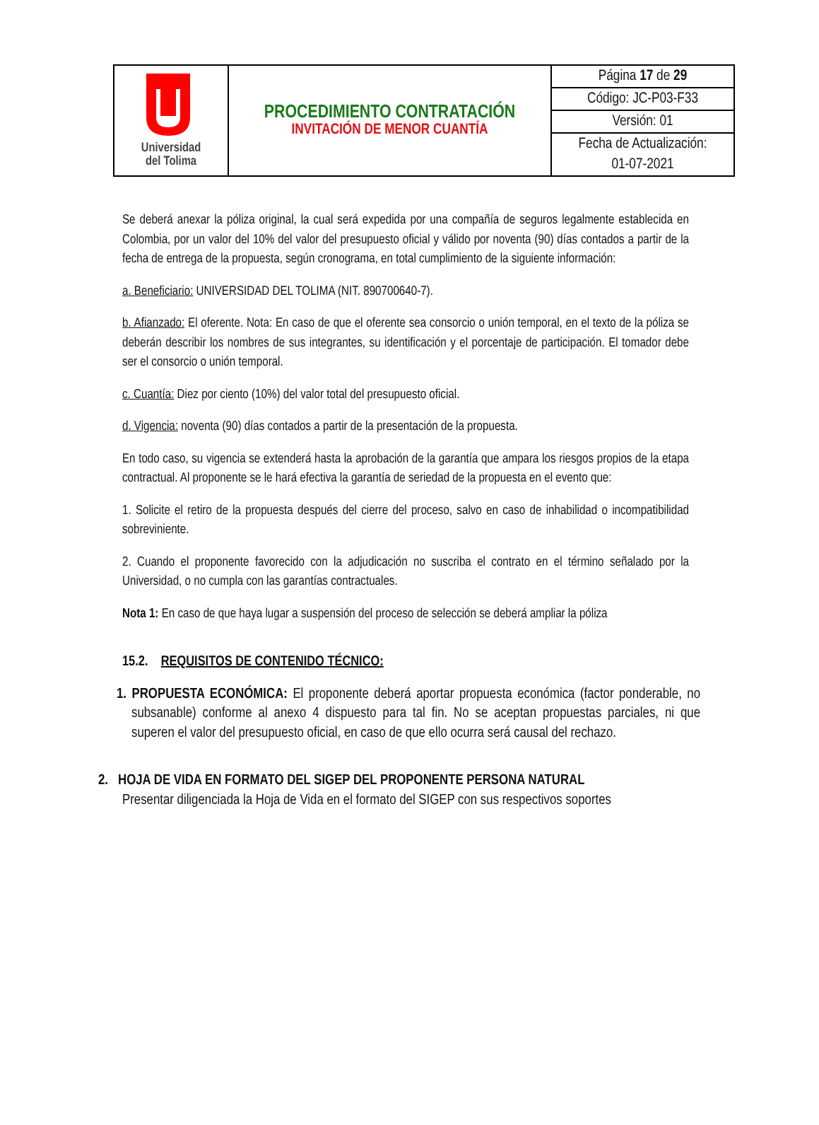| Universidad del Tolima | PROCEDIMIENTO CONTRATACIÓN INVITACIÓN DE MENOR CUANTÍA | Página 17 de 29 |
| | | Código: JC-P03-F33 |
| | | Versión: 01 |
| | | Fecha de Actualización: |
| | | 01-07-2021 |
Se deberá anexar la póliza original, la cual será expedida por una compañía de seguros legalmente establecida en Colombia, por un valor del 10% del valor del presupuesto oficial y válido por noventa (90) días contados a partir de la fecha de entrega de la propuesta, según cronograma, en total cumplimiento de la siguiente información:
a. Beneficiario: UNIVERSIDAD DEL TOLIMA (NIT. 890700640-7).
b. Afianzado: El oferente. Nota: En caso de que el oferente sea consorcio o unión temporal, en el texto de la póliza se deberán describir los nombres de sus integrantes, su identificación y el porcentaje de participación. El tomador debe ser el consorcio o unión temporal.
c. Cuantía: Diez por ciento (10%) del valor total del presupuesto oficial.
d. Vigencia: noventa (90) días contados a partir de la presentación de la propuesta.
En todo caso, su vigencia se extenderá hasta la aprobación de la garantía que ampara los riesgos propios de la etapa contractual. Al proponente se le hará efectiva la garantía de seriedad de la propuesta en el evento que:
1. Solicite el retiro de la propuesta después del cierre del proceso, salvo en caso de inhabilidad o incompatibilidad sobreviniente.
2. Cuando el proponente favorecido con la adjudicación no suscriba el contrato en el término señalado por la Universidad, o no cumpla con las garantías contractuales.
Nota 1: En caso de que haya lugar a suspensión del proceso de selección se deberá ampliar la póliza
15.2. REQUISITOS DE CONTENIDO TÉCNICO:
1. PROPUESTA ECONÓMICA: El proponente deberá aportar propuesta económica (factor ponderable, no subsanable) conforme al anexo 4 dispuesto para tal fin. No se aceptan propuestas parciales, ni que superen el valor del presupuesto oficial, en caso de que ello ocurra será causal del rechazo.
2. HOJA DE VIDA EN FORMATO DEL SIGEP DEL PROPONENTE PERSONA NATURAL
Presentar diligenciada la Hoja de Vida en el formato del SIGEP con sus respectivos soportes